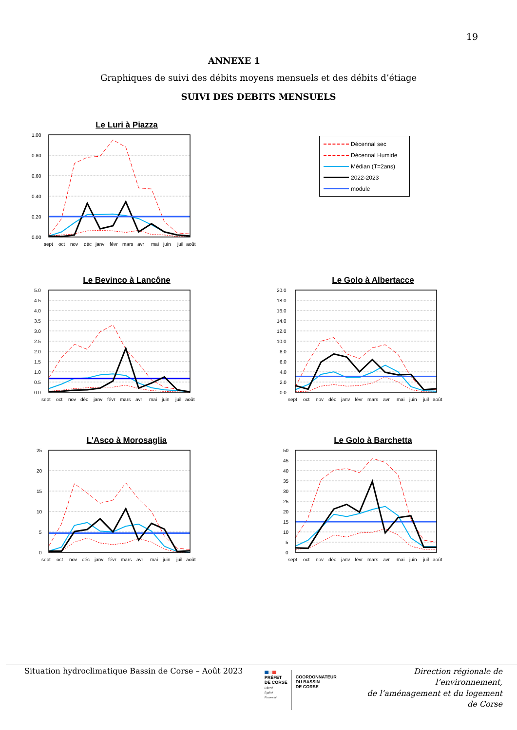19
ANNEXE 1
Graphiques de suivi des débits moyens mensuels et des débits d’étiage
SUIVI DES DEBITS MENSUELS
Le Luri à Piazza
1.00
0.80
0.60
0.40
0.20
0.00
sept
oct
nov
déc
janv
févr
mars
avr
mai
juin
juil
août
Décennal sec
Décennal Humide
Médian (T=2ans)
2022-2023
module
Le Bevinco à Lancône
5.0
4.5
4.0
3.5
3.0
2.5
2.0
1.5
1.0
0.5
0.0
sept
oct
nov
déc
janv
févr
mars
avr
mai
juin
juil
août
Le Golo à Albertacce
20.0
18.0
16.0
14.0
12.0
10.0
8.0
6.0
4.0
2.0
0.0
sept
oct
nov
déc
janv
févr
mars
avr
mai
juin
juil
août
L'Asco à Morosaglia
25
20
15
10
5
0
sept
oct
nov
déc
janv
févr
mars
avr
mai
juin
juil
août
Le Golo à Barchetta
50
45
40
35
30
25
20
15
10
5
0
sept
oct
nov
déc
janv
févr
mars
avr
mai
juin
juil
août
Situation hydroclimatique Bassin de Corse – Août 2023
PRÉFET
DE CORSE
Liberté
Égalité
Fraternité
COORDONNATEUR
DU BASSIN
DE CORSE
Direction régionale de l’environnement,
de l’aménagement et du logement
de Corse